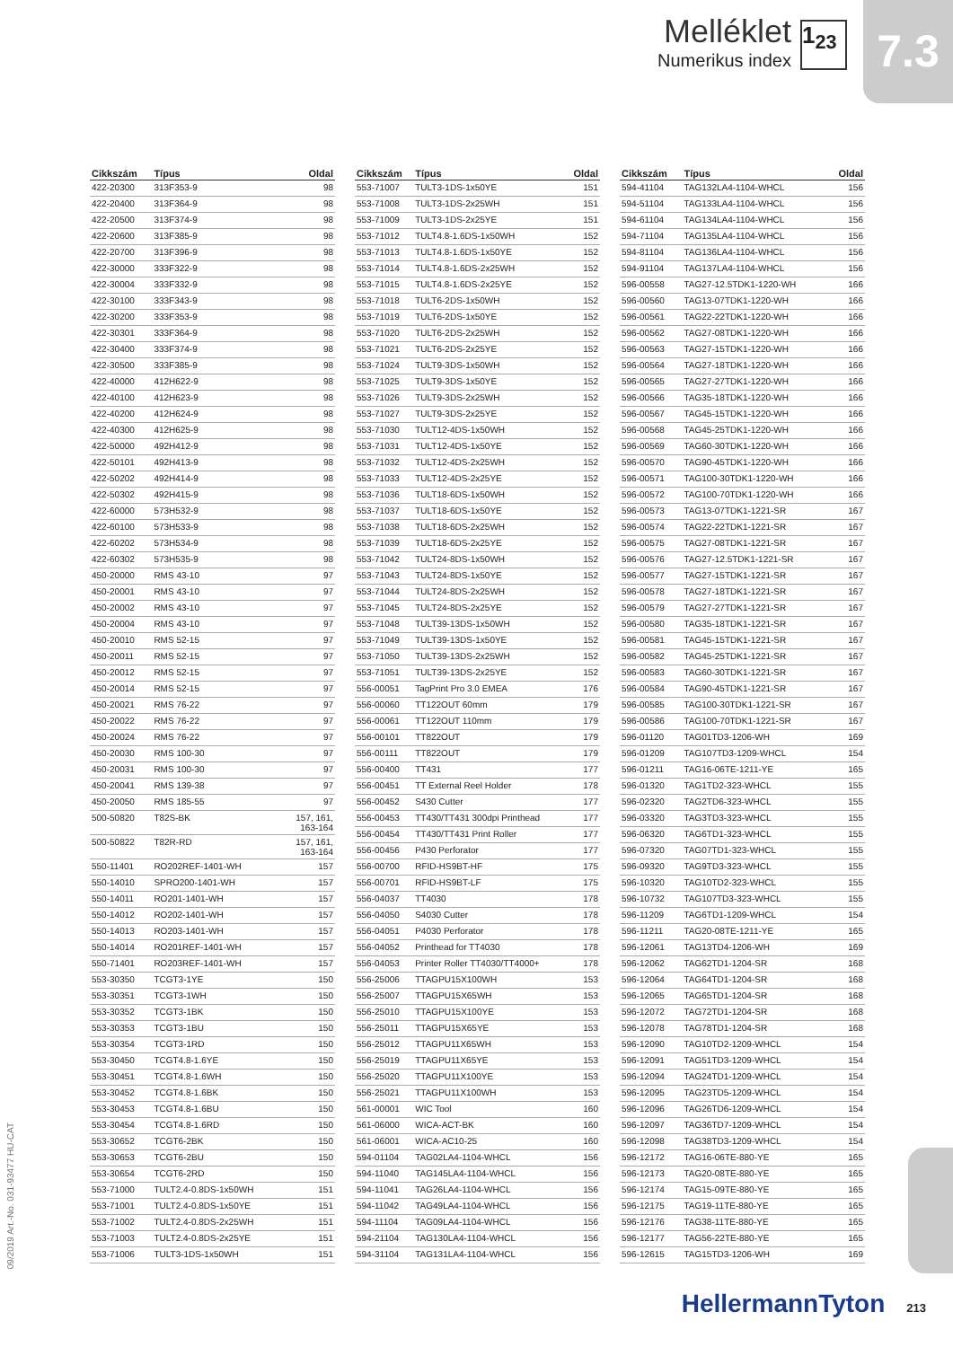Melléklet
Numerikus index
1<sub>2</sub><sub>3</sub> 7.3
09/2019 Art.-No. 031-93477 HU-CAT
| Cikkszám | Típus | Oldal |
| --- | --- | --- |
| 422-20300 | 313F353-9 | 98 |
| 422-20400 | 313F364-9 | 98 |
| 422-20500 | 313F374-9 | 98 |
| 422-20600 | 313F385-9 | 98 |
| 422-20700 | 313F396-9 | 98 |
| 422-30000 | 333F322-9 | 98 |
| 422-30004 | 333F332-9 | 98 |
| 422-30100 | 333F343-9 | 98 |
| 422-30200 | 333F353-9 | 98 |
| 422-30301 | 333F364-9 | 98 |
| 422-30400 | 333F374-9 | 98 |
| 422-30500 | 333F385-9 | 98 |
| 422-40000 | 412H622-9 | 98 |
| 422-40100 | 412H623-9 | 98 |
| 422-40200 | 412H624-9 | 98 |
| 422-40300 | 412H625-9 | 98 |
| 422-50000 | 492H412-9 | 98 |
| 422-50101 | 492H413-9 | 98 |
| 422-50202 | 492H414-9 | 98 |
| 422-50302 | 492H415-9 | 98 |
| 422-60000 | 573H532-9 | 98 |
| 422-60100 | 573H533-9 | 98 |
| 422-60202 | 573H534-9 | 98 |
| 422-60302 | 573H535-9 | 98 |
| 450-20000 | RMS 43-10 | 97 |
| 450-20001 | RMS 43-10 | 97 |
| 450-20002 | RMS 43-10 | 97 |
| 450-20004 | RMS 43-10 | 97 |
| 450-20010 | RMS 52-15 | 97 |
| 450-20011 | RMS 52-15 | 97 |
| 450-20012 | RMS 52-15 | 97 |
| 450-20014 | RMS 52-15 | 97 |
| 450-20021 | RMS 76-22 | 97 |
| 450-20022 | RMS 76-22 | 97 |
| 450-20024 | RMS 76-22 | 97 |
| 450-20030 | RMS 100-30 | 97 |
| 450-20031 | RMS 100-30 | 97 |
| 450-20041 | RMS 139-38 | 97 |
| 450-20050 | RMS 185-55 | 97 |
| 500-50820 | T82S-BK | 157, 161, 163-164 |
| 500-50822 | T82R-RD | 157, 161, 163-164 |
| 550-11401 | RO202REF-1401-WH | 157 |
| 550-14010 | SPRO200-1401-WH | 157 |
| 550-14011 | RO201-1401-WH | 157 |
| 550-14012 | RO202-1401-WH | 157 |
| 550-14013 | RO203-1401-WH | 157 |
| 550-14014 | RO201REF-1401-WH | 157 |
| 550-71401 | RO203REF-1401-WH | 157 |
| 553-30350 | TCGT3-1YE | 150 |
| 553-30351 | TCGT3-1WH | 150 |
| 553-30352 | TCGT3-1BK | 150 |
| 553-30353 | TCGT3-1BU | 150 |
| 553-30354 | TCGT3-1RD | 150 |
| 553-30450 | TCGT4.8-1.6YE | 150 |
| 553-30451 | TCGT4.8-1.6WH | 150 |
| 553-30452 | TCGT4.8-1.6BK | 150 |
| 553-30453 | TCGT4.8-1.6BU | 150 |
| 553-30454 | TCGT4.8-1.6RD | 150 |
| 553-30652 | TCGT6-2BK | 150 |
| 553-30653 | TCGT6-2BU | 150 |
| 553-30654 | TCGT6-2RD | 150 |
| 553-71000 | TULT2.4-0.8DS-1x50WH | 151 |
| 553-71001 | TULT2.4-0.8DS-1x50YE | 151 |
| 553-71002 | TULT2.4-0.8DS-2x25WH | 151 |
| 553-71003 | TULT2.4-0.8DS-2x25YE | 151 |
| 553-71006 | TULT3-1DS-1x50WH | 151 |
| Cikkszám | Típus | Oldal |
| --- | --- | --- |
| 553-71007 | TULT3-1DS-1x50YE | 151 |
| 553-71008 | TULT3-1DS-2x25WH | 151 |
| 553-71009 | TULT3-1DS-2x25YE | 151 |
| 553-71012 | TULT4.8-1.6DS-1x50WH | 152 |
| 553-71013 | TULT4.8-1.6DS-1x50YE | 152 |
| 553-71014 | TULT4.8-1.6DS-2x25WH | 152 |
| 553-71015 | TULT4.8-1.6DS-2x25YE | 152 |
| 553-71018 | TULT6-2DS-1x50WH | 152 |
| 553-71019 | TULT6-2DS-1x50YE | 152 |
| 553-71020 | TULT6-2DS-2x25WH | 152 |
| 553-71021 | TULT6-2DS-2x25YE | 152 |
| 553-71024 | TULT9-3DS-1x50WH | 152 |
| 553-71025 | TULT9-3DS-1x50YE | 152 |
| 553-71026 | TULT9-3DS-2x25WH | 152 |
| 553-71027 | TULT9-3DS-2x25YE | 152 |
| 553-71030 | TULT12-4DS-1x50WH | 152 |
| 553-71031 | TULT12-4DS-1x50YE | 152 |
| 553-71032 | TULT12-4DS-2x25WH | 152 |
| 553-71033 | TULT12-4DS-2x25YE | 152 |
| 553-71036 | TULT18-6DS-1x50WH | 152 |
| 553-71037 | TULT18-6DS-1x50YE | 152 |
| 553-71038 | TULT18-6DS-2x25WH | 152 |
| 553-71039 | TULT18-6DS-2x25YE | 152 |
| 553-71042 | TULT24-8DS-1x50WH | 152 |
| 553-71043 | TULT24-8DS-1x50YE | 152 |
| 553-71044 | TULT24-8DS-2x25WH | 152 |
| 553-71045 | TULT24-8DS-2x25YE | 152 |
| 553-71048 | TULT39-13DS-1x50WH | 152 |
| 553-71049 | TULT39-13DS-1x50YE | 152 |
| 553-71050 | TULT39-13DS-2x25WH | 152 |
| 553-71051 | TULT39-13DS-2x25YE | 152 |
| 556-00051 | TagPrint Pro 3.0 EMEA | 176 |
| 556-00060 | TT122OUT 60mm | 179 |
| 556-00061 | TT122OUT 110mm | 179 |
| 556-00101 | TT822OUT | 179 |
| 556-00111 | TT822OUT | 179 |
| 556-00400 | TT431 | 177 |
| 556-00451 | TT External Reel Holder | 178 |
| 556-00452 | S430 Cutter | 177 |
| 556-00453 | TT430/TT431 300dpi Printhead | 177 |
| 556-00454 | TT430/TT431 Print Roller | 177 |
| 556-00456 | P430 Perforator | 177 |
| 556-00700 | RFID-HS9BT-HF | 175 |
| 556-00701 | RFID-HS9BT-LF | 175 |
| 556-04037 | TT4030 | 178 |
| 556-04050 | S4030 Cutter | 178 |
| 556-04051 | P4030 Perforator | 178 |
| 556-04052 | Printhead for TT4030 | 178 |
| 556-04053 | Printer Roller TT4030/TT4000+ | 178 |
| 556-25006 | TTAGPU15X100WH | 153 |
| 556-25007 | TTAGPU15X65WH | 153 |
| 556-25010 | TTAGPU15X100YE | 153 |
| 556-25011 | TTAGPU15X65YE | 153 |
| 556-25012 | TTAGPU11X65WH | 153 |
| 556-25019 | TTAGPU11X65YE | 153 |
| 556-25020 | TTAGPU11X100YE | 153 |
| 556-25021 | TTAGPU11X100WH | 153 |
| 561-00001 | WIC Tool | 160 |
| 561-06000 | WICA-ACT-BK | 160 |
| 561-06001 | WICA-AC10-25 | 160 |
| 594-01104 | TAG02LA4-1104-WHCL | 156 |
| 594-11040 | TAG145LA4-1104-WHCL | 156 |
| 594-11041 | TAG26LA4-1104-WHCL | 156 |
| 594-11042 | TAG49LA4-1104-WHCL | 156 |
| 594-11104 | TAG09LA4-1104-WHCL | 156 |
| 594-21104 | TAG130LA4-1104-WHCL | 156 |
| 594-31104 | TAG131LA4-1104-WHCL | 156 |
| Cikkszám | Típus | Oldal |
| --- | --- | --- |
| 594-41104 | TAG132LA4-1104-WHCL | 156 |
| 594-51104 | TAG133LA4-1104-WHCL | 156 |
| 594-61104 | TAG134LA4-1104-WHCL | 156 |
| 594-71104 | TAG135LA4-1104-WHCL | 156 |
| 594-81104 | TAG136LA4-1104-WHCL | 156 |
| 594-91104 | TAG137LA4-1104-WHCL | 156 |
| 596-00558 | TAG27-12.5TDK1-1220-WH | 166 |
| 596-00560 | TAG13-07TDK1-1220-WH | 166 |
| 596-00561 | TAG22-22TDK1-1220-WH | 166 |
| 596-00562 | TAG27-08TDK1-1220-WH | 166 |
| 596-00563 | TAG27-15TDK1-1220-WH | 166 |
| 596-00564 | TAG27-18TDK1-1220-WH | 166 |
| 596-00565 | TAG27-27TDK1-1220-WH | 166 |
| 596-00566 | TAG35-18TDK1-1220-WH | 166 |
| 596-00567 | TAG45-15TDK1-1220-WH | 166 |
| 596-00568 | TAG45-25TDK1-1220-WH | 166 |
| 596-00569 | TAG60-30TDK1-1220-WH | 166 |
| 596-00570 | TAG90-45TDK1-1220-WH | 166 |
| 596-00571 | TAG100-30TDK1-1220-WH | 166 |
| 596-00572 | TAG100-70TDK1-1220-WH | 166 |
| 596-00573 | TAG13-07TDK1-1221-SR | 167 |
| 596-00574 | TAG22-22TDK1-1221-SR | 167 |
| 596-00575 | TAG27-08TDK1-1221-SR | 167 |
| 596-00576 | TAG27-12.5TDK1-1221-SR | 167 |
| 596-00577 | TAG27-15TDK1-1221-SR | 167 |
| 596-00578 | TAG27-18TDK1-1221-SR | 167 |
| 596-00579 | TAG27-27TDK1-1221-SR | 167 |
| 596-00580 | TAG35-18TDK1-1221-SR | 167 |
| 596-00581 | TAG45-15TDK1-1221-SR | 167 |
| 596-00582 | TAG45-25TDK1-1221-SR | 167 |
| 596-00583 | TAG60-30TDK1-1221-SR | 167 |
| 596-00584 | TAG90-45TDK1-1221-SR | 167 |
| 596-00585 | TAG100-30TDK1-1221-SR | 167 |
| 596-00586 | TAG100-70TDK1-1221-SR | 167 |
| 596-01120 | TAG01TD3-1206-WH | 169 |
| 596-01209 | TAG107TD3-1209-WHCL | 154 |
| 596-01211 | TAG16-06TE-1211-YE | 165 |
| 596-01320 | TAG1TD2-323-WHCL | 155 |
| 596-02320 | TAG2TD6-323-WHCL | 155 |
| 596-03320 | TAG3TD3-323-WHCL | 155 |
| 596-06320 | TAG6TD1-323-WHCL | 155 |
| 596-07320 | TAG07TD1-323-WHCL | 155 |
| 596-09320 | TAG9TD3-323-WHCL | 155 |
| 596-10320 | TAG10TD2-323-WHCL | 155 |
| 596-10732 | TAG107TD3-323-WHCL | 155 |
| 596-11209 | TAG6TD1-1209-WHCL | 154 |
| 596-11211 | TAG20-08TE-1211-YE | 165 |
| 596-12061 | TAG13TD4-1206-WH | 169 |
| 596-12062 | TAG62TD1-1204-SR | 168 |
| 596-12064 | TAG64TD1-1204-SR | 168 |
| 596-12065 | TAG65TD1-1204-SR | 168 |
| 596-12072 | TAG72TD1-1204-SR | 168 |
| 596-12078 | TAG78TD1-1204-SR | 168 |
| 596-12090 | TAG10TD2-1209-WHCL | 154 |
| 596-12091 | TAG51TD3-1209-WHCL | 154 |
| 596-12094 | TAG24TD1-1209-WHCL | 154 |
| 596-12095 | TAG23TD5-1209-WHCL | 154 |
| 596-12096 | TAG26TD6-1209-WHCL | 154 |
| 596-12097 | TAG36TD7-1209-WHCL | 154 |
| 596-12098 | TAG38TD3-1209-WHCL | 154 |
| 596-12172 | TAG16-06TE-880-YE | 165 |
| 596-12173 | TAG20-08TE-880-YE | 165 |
| 596-12174 | TAG15-09TE-880-YE | 165 |
| 596-12175 | TAG19-11TE-880-YE | 165 |
| 596-12176 | TAG38-11TE-880-YE | 165 |
| 596-12177 | TAG56-22TE-880-YE | 165 |
| 596-12615 | TAG15TD3-1206-WH | 169 |
HellermannTyton 213